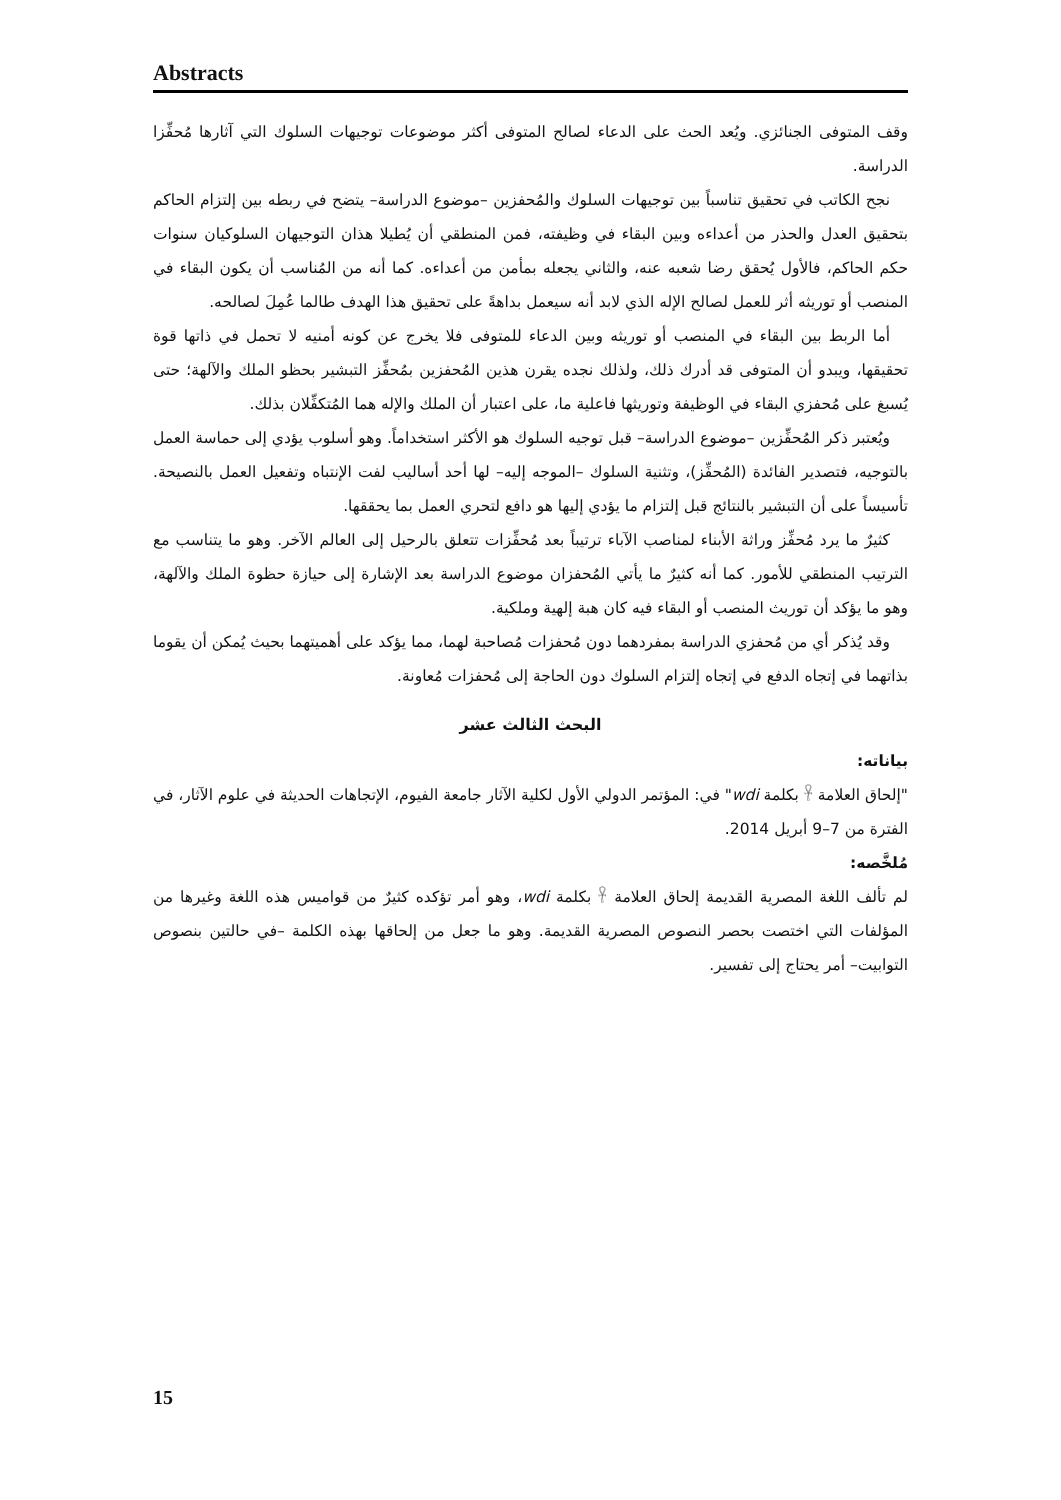Abstracts
وقف المتوفى الجنائزي. ويُعد الحث على الدعاء لصالح المتوفى أكثر موضوعات توجيهات السلوك التي آثارها مُحفِّزا الدراسة.
نجح الكاتب في تحقيق تناسباً بين توجيهات السلوك والمُحفزين –موضوع الدراسة– يتضح في ربطه بين إلتزام الحاكم بتحقيق العدل والحذر من أعداءه وبين البقاء في وظيفته، فمن المنطقي أن يُطيلا هذان التوجيهان السلوكيان سنوات حكم الحاكم، فالأول يُحقق رضا شعبه عنه، والثاني يجعله بمأمن من أعداءه. كما أنه من المُناسب أن يكون البقاء في المنصب أو توريثه أثر للعمل لصالح الإله الذي لابد أنه سيعمل بداهةً على تحقيق هذا الهدف طالما عُمِلَ لصالحه.
أما الربط بين البقاء في المنصب أو توريثه وبين الدعاء للمتوفى فلا يخرج عن كونه أمنيه لا تحمل في ذاتها قوة تحقيقها، ويبدو أن المتوفى قد أدرك ذلك، ولذلك نجده يقرن هذين المُحفزين بمُحفِّز التبشير بحظو الملك والآلهة؛ حتى يُسبغ على مُحفزي البقاء في الوظيفة وتوريثها فاعلية ما، على اعتبار أن الملك والإله هما المُتكفِّلان بذلك.
ويُعتبر ذكر المُحفِّزين –موضوع الدراسة– قبل توجيه السلوك هو الأكثر استخداماً. وهو أسلوب يؤدي إلى حماسة العمل بالتوجيه، فتصدير الفائدة (المُحفِّز)، وتثنية السلوك –الموجه إليه– لها أحد أساليب لفت الإنتباه وتفعيل العمل بالنصيحة. تأسيساً على أن التبشير بالنتائج قبل إلتزام ما يؤدي إليها هو دافع لتحري العمل بما يحققها.
كثيرٌ ما يرد مُحفِّز وراثة الأبناء لمناصب الآباء ترتيباً بعد مُحفِّزات تتعلق بالرحيل إلى العالم الآخر. وهو ما يتناسب مع الترتيب المنطقي للأمور. كما أنه كثيرٌ ما يأتي المُحفزان موضوع الدراسة بعد الإشارة إلى حيازة حظوة الملك والآلهة، وهو ما يؤكد أن توريث المنصب أو البقاء فيه كان هبة إلهية وملكية.
وقد يُذكر أي من مُحفزي الدراسة بمفردهما دون مُحفزات مُصاحبة لهما، مما يؤكد على أهميتهما بحيث يُمكن أن يقوما بذاتهما في إتجاه الدفع في إتجاه إلتزام السلوك دون الحاجة إلى مُحفزات مُعاونة.
البحث الثالث عشر
بياناته:
"إلحاق العلامة 𓋹 بكلمة wdi" في: المؤتمر الدولي الأول لكلية الآثار جامعة الفيوم، الإتجاهات الحديثة في علوم الآثار، في الفترة من 7–9 أبريل 2014.
مُلخَّصه:
لم تألف اللغة المصرية القديمة إلحاق العلامة 𓋹 بكلمة wdi، وهو أمر تؤكده كثيرٌ من قواميس هذه اللغة وغيرها من المؤلفات التي اختصت بحصر النصوص المصرية القديمة. وهو ما جعل من إلحاقها بهذه الكلمة –في حالتين بنصوص التوابيت– أمر يحتاج إلى تفسير.
15